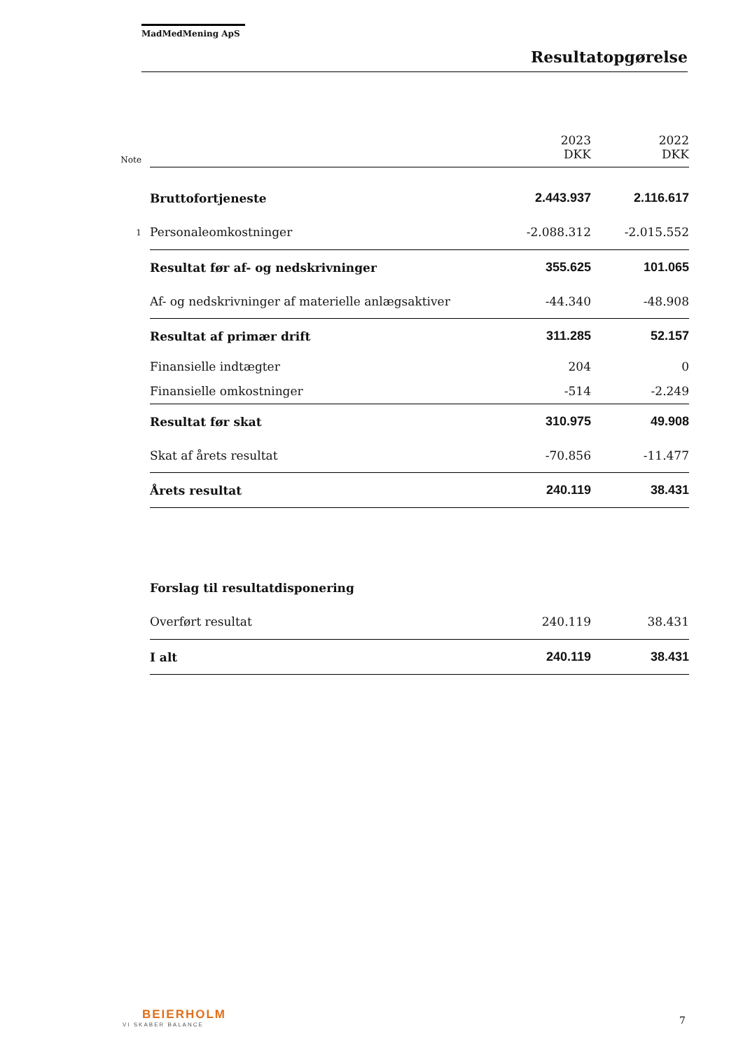MadMedMening ApS
Resultatopgørelse
| Note | | 2023 DKK | 2022 DKK |
| | Bruttofortjeneste | 2.443.937 | 2.116.617 |
| 1 | Personaleomkostninger | -2.088.312 | -2.015.552 |
| | Resultat før af- og nedskrivninger | 355.625 | 101.065 |
| | Af- og nedskrivninger af materielle anlægsaktiver | -44.340 | -48.908 |
| | Resultat af primær drift | 311.285 | 52.157 |
| | Finansielle indtægter | 204 | 0 |
| | Finansielle omkostninger | -514 | -2.249 |
| | Resultat før skat | 310.975 | 49.908 |
| | Skat af årets resultat | -70.856 | -11.477 |
| | Årets resultat | 240.119 | 38.431 |
| | Forslag til resultatdisponering | | |
| | Overført resultat | 240.119 | 38.431 |
| | I alt | 240.119 | 38.431 |
BEIERHOLM
VI SKABER BALANCE
7